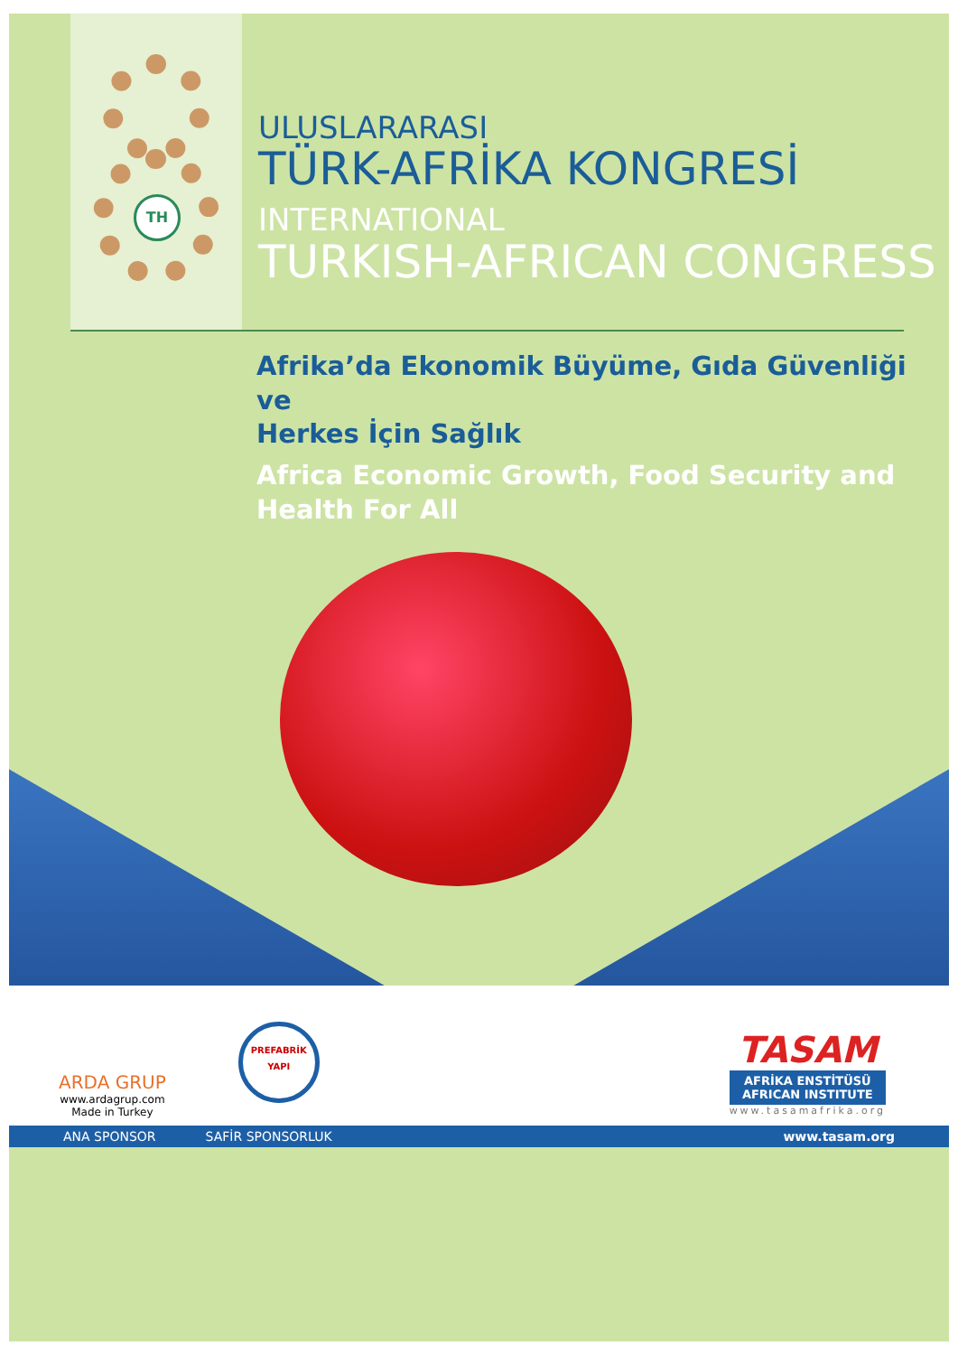TH
ULUSLARARASI
TÜRK-AFRİKA KONGRESİ
INTERNATIONAL
TURKISH-AFRICAN CONGRESS
Afrika’da Ekonomik Büyüme, Gıda Güvenliği ve
Herkes İçin Sağlık
Africa Economic Growth, Food Security and
Health For All
ARDA GRUP
www.ardagrup.com
Made in Turkey
PREFABRİK
YAPI
TASAM
AFRİKA ENSTİTÜSÜ
AFRICAN INSTITUTE
www.tasamafrika.org
ANA SPONSOR SAFİR SPONSORLUK www.tasam.org